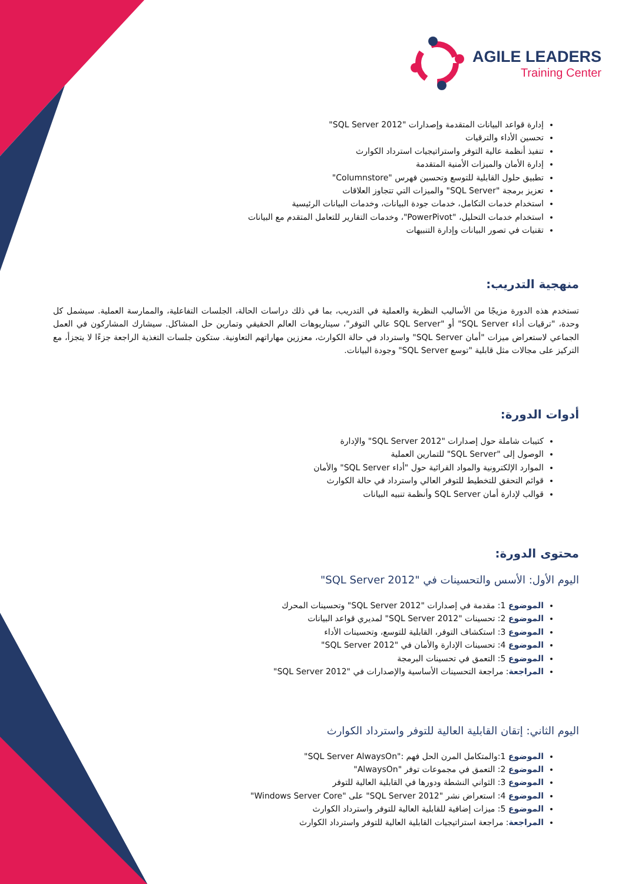AGILE LEADERS
Training Center
إدارة قواعد البيانات المتقدمة وإصدارات "SQL Server 2012"
تحسين الأداء والترقيات
تنفيذ أنظمة عالية التوفر واستراتيجيات استرداد الكوارث
إدارة الأمان والميزات الأمنية المتقدمة
تطبيق حلول القابلية للتوسع وتحسين فهرس "Columnstore"
تعزيز برمجة "SQL Server" والميزات التي تتجاوز العلاقات
استخدام خدمات التكامل، خدمات جودة البيانات، وخدمات البيانات الرئيسية
استخدام خدمات التحليل، "PowerPivot"، وخدمات التقارير للتعامل المتقدم مع البيانات
تقنيات في تصور البيانات وإدارة التنبيهات
منهجية التدريب:
تستخدم هذه الدورة مزيجًا من الأساليب النظرية والعملية في التدريب، بما في ذلك دراسات الحالة، الجلسات التفاعلية، والممارسة العملية. سيشمل كل وحدة، "ترقيات أداء SQL Server" أو "SQL Server عالي التوفر"، سيناريوهات العالم الحقيقي وتمارين حل المشاكل. سيشارك المشاركون في العمل الجماعي لاستعراض ميزات "أمان SQL Server" واسترداد في حالة الكوارث، معززين مهاراتهم التعاونية. ستكون جلسات التغذية الراجعة جزءًا لا يتجزأ، مع التركيز على مجالات مثل قابلية "توسع SQL Server" وجودة البيانات.
أدوات الدورة:
كتيبات شاملة حول إصدارات "SQL Server 2012" والإدارة
الوصول إلى "SQL Server" للتمارين العملية
الموارد الإلكترونية والمواد القرائية حول "أداء SQL Server" والأمان
قوائم التحقق للتخطيط للتوفر العالي واسترداد في حالة الكوارث
قوالب لإدارة أمان SQL Server وأنظمة تنبيه البيانات
محتوى الدورة:
اليوم الأول: الأسس والتحسينات في "SQL Server 2012"
الموضوع 1: مقدمة في إصدارات "SQL Server 2012" وتحسينات المحرك
الموضوع 2: تحسينات "SQL Server 2012" لمديري قواعد البيانات
الموضوع 3: استكشاف التوفر، القابلية للتوسع، وتحسينات الأداء
الموضوع 4: تحسينات الإدارة والأمان في "SQL Server 2012"
الموضوع 5: التعمق في تحسينات البرمجة
المراجعة: مراجعة التحسينات الأساسية والإصدارات في "SQL Server 2012"
اليوم الثاني: إتقان القابلية العالية للتوفر واسترداد الكوارث
الموضوع 1:والمتكامل المرن الحل فهم :"SQL Server AlwaysOn"
الموضوع 2: التعمق في مجموعات توفر "AlwaysOn"
الموضوع 3: الثواني النشطة ودورها في القابلية العالية للتوفر
الموضوع 4: استعراض نشر "SQL Server 2012" على "Windows Server Core"
الموضوع 5: ميزات إضافية للقابلية العالية للتوفر واسترداد الكوارث
المراجعة: مراجعة استراتيجيات القابلية العالية للتوفر واسترداد الكوارث